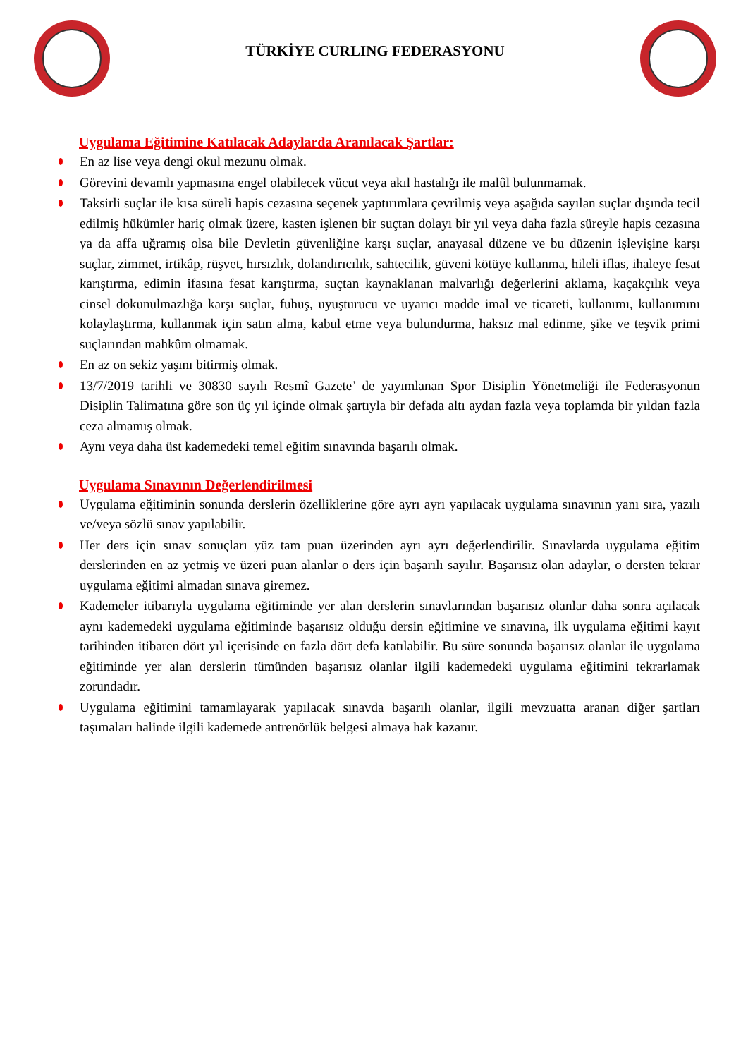TÜRKİYE CURLING FEDERASYONU
Uygulama Eğitimine Katılacak Adaylarda Aranılacak Şartlar:
En az lise veya dengi okul mezunu olmak.
Görevini devamlı yapmasına engel olabilecek vücut veya akıl hastalığı ile malûl bulunmamak.
Taksirli suçlar ile kısa süreli hapis cezasına seçenek yaptırımlara çevrilmiş veya aşağıda sayılan suçlar dışında tecil edilmiş hükümler hariç olmak üzere, kasten işlenen bir suçtan dolayı bir yıl veya daha fazla süreyle hapis cezasına ya da affa uğramış olsa bile Devletin güvenliğine karşı suçlar, anayasal düzene ve bu düzenin işleyişine karşı suçlar, zimmet, irtikâp, rüşvet, hırsızlık, dolandırıcılık, sahtecilik, güveni kötüye kullanma, hileli iflas, ihaleye fesat karıştırma, edimin ifasına fesat karıştırma, suçtan kaynaklanan malvarlığı değerlerini aklama, kaçakçılık veya cinsel dokunulmazlığa karşı suçlar, fuhuş, uyuşturucu ve uyarıcı madde imal ve ticareti, kullanımı, kullanımını kolaylaştırma, kullanmak için satın alma, kabul etme veya bulundurma, haksız mal edinme, şike ve teşvik primi suçlarından mahkûm olmamak.
En az on sekiz yaşını bitirmiş olmak.
13/7/2019 tarihli ve 30830 sayılı Resmî Gazete’ de yayımlanan Spor Disiplin Yönetmeliği ile Federasyonun Disiplin Talimatına göre son üç yıl içinde olmak şartıyla bir defada altı aydan fazla veya toplamda bir yıldan fazla ceza almamış olmak.
Aynı veya daha üst kademedeki temel eğitim sınavında başarılı olmak.
Uygulama Sınavının Değerlendirilmesi
Uygulama eğitiminin sonunda derslerin özelliklerine göre ayrı ayrı yapılacak uygulama sınavının yanı sıra, yazılı ve/veya sözlü sınav yapılabilir.
Her ders için sınav sonuçları yüz tam puan üzerinden ayrı ayrı değerlendirilir. Sınavlarda uygulama eğitim derslerinden en az yetmiş ve üzeri puan alanlar o ders için başarılı sayılır. Başarısız olan adaylar, o dersten tekrar uygulama eğitimi almadan sınava giremez.
Kademeler itibarıyla uygulama eğitiminde yer alan derslerin sınavlarından başarısız olanlar daha sonra açılacak aynı kademedeki uygulama eğitiminde başarısız olduğu dersin eğitimine ve sınavına, ilk uygulama eğitimi kayıt tarihinden itibaren dört yıl içerisinde en fazla dört defa katılabilir. Bu süre sonunda başarısız olanlar ile uygulama eğitiminde yer alan derslerin tümünden başarısız olanlar ilgili kademedeki uygulama eğitimini tekrarlamak zorundadır.
Uygulama eğitimini tamamlayarak yapılacak sınavda başarılı olanlar, ilgili mevzuatta aranan diğer şartları taşımaları halinde ilgili kademede antrenörlük belgesi almaya hak kazanır.